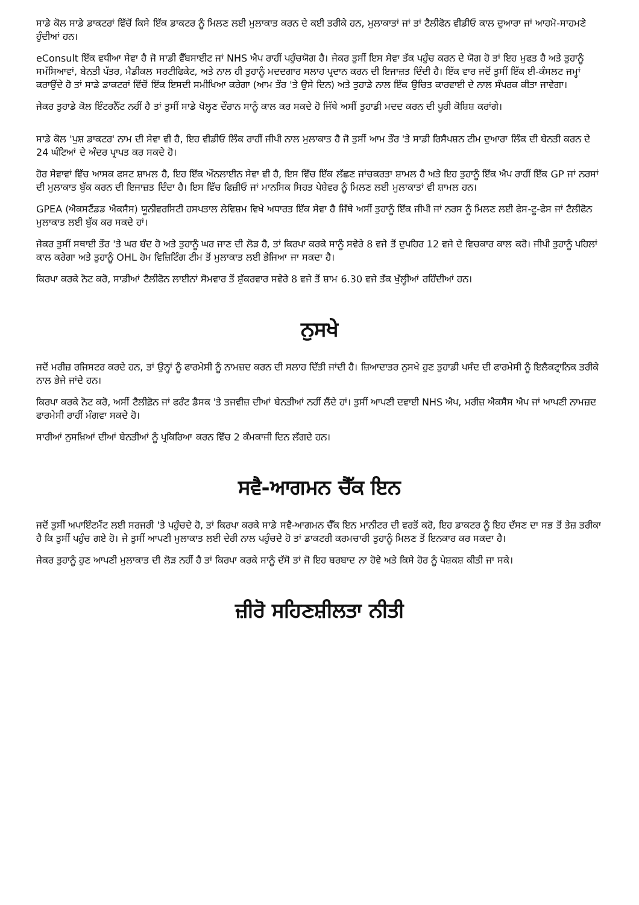ਸਾਡੇ ਕੋਲ ਸਾਡੇ ਡਾਕਟਰਾਂ ਵਿੱਚੋਂ ਕਿਸੇ ਇੱਕ ਡਾਕਟਰ ਨੂੰ ਮਿਲਣ ਲਈ ਮੁਲਾਕਾਤ ਕਰਨ ਦੇ ਕਈ ਤਰੀਕੇ ਹਨ, ਮੁਲਾਕਾਤਾਂ ਜਾਂ ਤਾਂ ਟੈਲੀਫੋਨ ਵੀਡੀਓ ਕਾਲ ਦੁਆਰਾ ਜਾਂ ਆਹਮੋ-ਸਾਹਮਣੇ ਹੁੰਦੀਆਂ ਹਨ।
eConsult ਇੱਕ ਵਧੀਆ ਸੇਵਾ ਹੈ ਜੋ ਸਾਡੀ ਵੈੱਬਸਾਈਟ ਜਾਂ NHS ਐਪ ਰਾਹੀਂ ਪਹੁੰਚਯੋਗ ਹੈ। ਜੇਕਰ ਤੁਸੀਂ ਇਸ ਸੇਵਾ ਤੱਕ ਪਹੁੰਚ ਕਰਨ ਦੇ ਯੋਗ ਹੋ ਤਾਂ ਇਹ ਮੁਫਤ ਹੈ ਅਤੇ ਤੁਹਾਨੂੰ ਸਮੱਸਿਆਵਾਂ, ਬੇਨਤੀ ਪੱਤਰ, ਮੈਡੀਕਲ ਸਰਟੀਫਿਕੇਟ, ਅਤੇ ਨਾਲ ਹੀ ਤੁਹਾਨੂੰ ਮਦਦਗਾਰ ਸਲਾਹ ਪ੍ਰਦਾਨ ਕਰਨ ਦੀ ਇਜਾਜ਼ਤ ਦਿੰਦੀ ਹੈ। ਇੱਕ ਵਾਰ ਜਦੋਂ ਤੁਸੀਂ ਇੱਕ ਈ-ਕੰਸਲਟ ਜਮ੍ਹਾਂ ਕਰਾਉਂਦੇ ਹੋ ਤਾਂ ਸਾਡੇ ਡਾਕਟਰਾਂ ਵਿੱਚੋਂ ਇੱਕ ਇਸਦੀ ਸਮੀਖਿਆ ਕਰੇਗਾ (ਆਮ ਤੌਰ 'ਤੇ ਉਸੇ ਦਿਨ) ਅਤੇ ਤੁਹਾਡੇ ਨਾਲ ਇੱਕ ਉਚਿਤ ਕਾਰਵਾਈ ਦੇ ਨਾਲ ਸੰਪਰਕ ਕੀਤਾ ਜਾਵੇਗਾ।
ਜੇਕਰ ਤੁਹਾਡੇ ਕੋਲ ਇੰਟਰਨੈੱਟ ਨਹੀਂ ਹੈ ਤਾਂ ਤੁਸੀਂ ਸਾਡੇ ਖੋਲ੍ਹਣ ਦੌਰਾਨ ਸਾਨੂੰ ਕਾਲ ਕਰ ਸਕਦੇ ਹੋ ਜਿੱਥੇ ਅਸੀਂ ਤੁਹਾਡੀ ਮਦਦ ਕਰਨ ਦੀ ਪੂਰੀ ਕੋਸ਼ਿਸ਼ ਕਰਾਂਗੇ।
ਸਾਡੇ ਕੋਲ 'ਪੁਸ਼ ਡਾਕਟਰ' ਨਾਮ ਦੀ ਸੇਵਾ ਵੀ ਹੈ, ਇਹ ਵੀਡੀਓ ਲਿੰਕ ਰਾਹੀਂ ਜੀਪੀ ਨਾਲ ਮੁਲਾਕਾਤ ਹੈ ਜੋ ਤੁਸੀਂ ਆਮ ਤੌਰ 'ਤੇ ਸਾਡੀ ਰਿਸੈਪਸ਼ਨ ਟੀਮ ਦੁਆਰਾ ਲਿੰਕ ਦੀ ਬੇਨਤੀ ਕਰਨ ਦੇ 24 ਘੰਟਿਆਂ ਦੇ ਅੰਦਰ ਪ੍ਰਾਪਤ ਕਰ ਸਕਦੇ ਹੋ।
ਹੋਰ ਸੇਵਾਵਾਂ ਵਿੱਚ ਆਸਕ ਫਸਟ ਸ਼ਾਮਲ ਹੈ, ਇਹ ਇੱਕ ਔਨਲਾਈਨ ਸੇਵਾ ਵੀ ਹੈ, ਇਸ ਵਿੱਚ ਇੱਕ ਲੱਛਣ ਜਾਂਚਕਰਤਾ ਸ਼ਾਮਲ ਹੈ ਅਤੇ ਇਹ ਤੁਹਾਨੂੰ ਇੱਕ ਐਪ ਰਾਹੀਂ ਇੱਕ GP ਜਾਂ ਨਰਸਾਂ ਦੀ ਮੁਲਾਕਾਤ ਬੁੱਕ ਕਰਨ ਦੀ ਇਜਾਜ਼ਤ ਦਿੰਦਾ ਹੈ। ਇਸ ਵਿੱਚ ਫਿਜ਼ੀਓ ਜਾਂ ਮਾਨਸਿਕ ਸਿਹਤ ਪੇਸ਼ੇਵਰ ਨੂੰ ਮਿਲਣ ਲਈ ਮੁਲਾਕਾਤਾਂ ਵੀ ਸ਼ਾਮਲ ਹਨ।
GPEA (ਐਕਸਟੈਂਡਡ ਐਕਸੈਸ) ਯੂਨੀਵਰਸਿਟੀ ਹਸਪਤਾਲ ਲੇਵਿਸ਼ਮ ਵਿਖੇ ਅਧਾਰਤ ਇੱਕ ਸੇਵਾ ਹੈ ਜਿੱਥੇ ਅਸੀਂ ਤੁਹਾਨੂੰ ਇੱਕ ਜੀਪੀ ਜਾਂ ਨਰਸ ਨੂੰ ਮਿਲਣ ਲਈ ਫੇਸ-ਟੂ-ਫੇਸ ਜਾਂ ਟੈਲੀਫੋਨ ਮੁਲਾਕਾਤ ਲਈ ਬੁੱਕ ਕਰ ਸਕਦੇ ਹਾਂ।
ਜੇਕਰ ਤੁਸੀਂ ਸਥਾਈ ਤੌਰ 'ਤੇ ਘਰ ਬੰਦ ਹੋ ਅਤੇ ਤੁਹਾਨੂੰ ਘਰ ਜਾਣ ਦੀ ਲੋੜ ਹੈ, ਤਾਂ ਕਿਰਪਾ ਕਰਕੇ ਸਾਨੂੰ ਸਵੇਰੇ 8 ਵਜੇ ਤੋਂ ਦੁਪਹਿਰ 12 ਵਜੇ ਦੇ ਵਿਚਕਾਰ ਕਾਲ ਕਰੋ। ਜੀਪੀ ਤੁਹਾਨੂੰ ਪਹਿਲਾਂ ਕਾਲ ਕਰੇਗਾ ਅਤੇ ਤੁਹਾਨੂੰ OHL ਹੋਮ ਵਿਜ਼ਿਟਿੰਗ ਟੀਮ ਤੋਂ ਮੁਲਾਕਾਤ ਲਈ ਭੇਜਿਆ ਜਾ ਸਕਦਾ ਹੈ।
ਕਿਰਪਾ ਕਰਕੇ ਨੋਟ ਕਰੋ, ਸਾਡੀਆਂ ਟੈਲੀਫੋਨ ਲਾਈਨਾਂ ਸੋਮਵਾਰ ਤੋਂ ਸ਼ੁੱਕਰਵਾਰ ਸਵੇਰੇ 8 ਵਜੇ ਤੋਂ ਸ਼ਾਮ 6.30 ਵਜੇ ਤੱਕ ਖੁੱਲ੍ਹੀਆਂ ਰਹਿੰਦੀਆਂ ਹਨ।
ਨੁਸਖੇ
ਜਦੋਂ ਮਰੀਜ਼ ਰਜਿਸਟਰ ਕਰਦੇ ਹਨ, ਤਾਂ ਉਨ੍ਹਾਂ ਨੂੰ ਫਾਰਮੇਸੀ ਨੂੰ ਨਾਮਜ਼ਦ ਕਰਨ ਦੀ ਸਲਾਹ ਦਿੱਤੀ ਜਾਂਦੀ ਹੈ। ਜ਼ਿਆਦਾਤਰ ਨੁਸਖੇ ਹੁਣ ਤੁਹਾਡੀ ਪਸੰਦ ਦੀ ਫਾਰਮੇਸੀ ਨੂੰ ਇਲੈਕਟ੍ਰਾਨਿਕ ਤਰੀਕੇ ਨਾਲ ਭੇਜੇ ਜਾਂਦੇ ਹਨ।
ਕਿਰਪਾ ਕਰਕੇ ਨੋਟ ਕਰੋ, ਅਸੀਂ ਟੈਲੀਫ਼ੋਨ ਜਾਂ ਫਰੰਟ ਡੈਸਕ 'ਤੇ ਤਜਵੀਜ਼ ਦੀਆਂ ਬੇਨਤੀਆਂ ਨਹੀਂ ਲੈਂਦੇ ਹਾਂ। ਤੁਸੀਂ ਆਪਣੀ ਦਵਾਈ NHS ਐਪ, ਮਰੀਜ਼ ਐਕਸੈਸ ਐਪ ਜਾਂ ਆਪਣੀ ਨਾਮਜ਼ਦ ਫਾਰਮੇਸੀ ਰਾਹੀਂ ਮੰਗਵਾ ਸਕਦੇ ਹੋ।
ਸਾਰੀਆਂ ਨੁਸਖ਼ਿਆਂ ਦੀਆਂ ਬੇਨਤੀਆਂ ਨੂੰ ਪ੍ਰਕਿਰਿਆ ਕਰਨ ਵਿੱਚ 2 ਕੰਮਕਾਜੀ ਦਿਨ ਲੱਗਦੇ ਹਨ।
ਸਵੈ-ਆਗਮਨ ਚੈੱਕ ਇਨ
ਜਦੋਂ ਤੁਸੀਂ ਅਪਾਇੰਟਮੈਂਟ ਲਈ ਸਰਜਰੀ 'ਤੇ ਪਹੁੰਚਦੇ ਹੋ, ਤਾਂ ਕਿਰਪਾ ਕਰਕੇ ਸਾਡੇ ਸਵੈ-ਆਗਮਨ ਚੈੱਕ ਇਨ ਮਾਨੀਟਰ ਦੀ ਵਰਤੋਂ ਕਰੋ, ਇਹ ਡਾਕਟਰ ਨੂੰ ਇਹ ਦੱਸਣ ਦਾ ਸਭ ਤੋਂ ਤੇਜ਼ ਤਰੀਕਾ ਹੈ ਕਿ ਤੁਸੀਂ ਪਹੁੰਚ ਗਏ ਹੋ। ਜੇ ਤੁਸੀਂ ਆਪਣੀ ਮੁਲਾਕਾਤ ਲਈ ਦੇਰੀ ਨਾਲ ਪਹੁੰਚਦੇ ਹੋ ਤਾਂ ਡਾਕਟਰੀ ਕਰਮਚਾਰੀ ਤੁਹਾਨੂੰ ਮਿਲਣ ਤੋਂ ਇਨਕਾਰ ਕਰ ਸਕਦਾ ਹੈ।
ਜੇਕਰ ਤੁਹਾਨੂੰ ਹੁਣ ਆਪਣੀ ਮੁਲਾਕਾਤ ਦੀ ਲੋੜ ਨਹੀਂ ਹੈ ਤਾਂ ਕਿਰਪਾ ਕਰਕੇ ਸਾਨੂੰ ਦੱਸੋ ਤਾਂ ਜੋ ਇਹ ਬਰਬਾਦ ਨਾ ਹੋਵੇ ਅਤੇ ਕਿਸੇ ਹੋਰ ਨੂੰ ਪੇਸ਼ਕਸ਼ ਕੀਤੀ ਜਾ ਸਕੇ।
ਜ਼ੀਰੋ ਸਹਿਣਸ਼ੀਲਤਾ ਨੀਤੀ